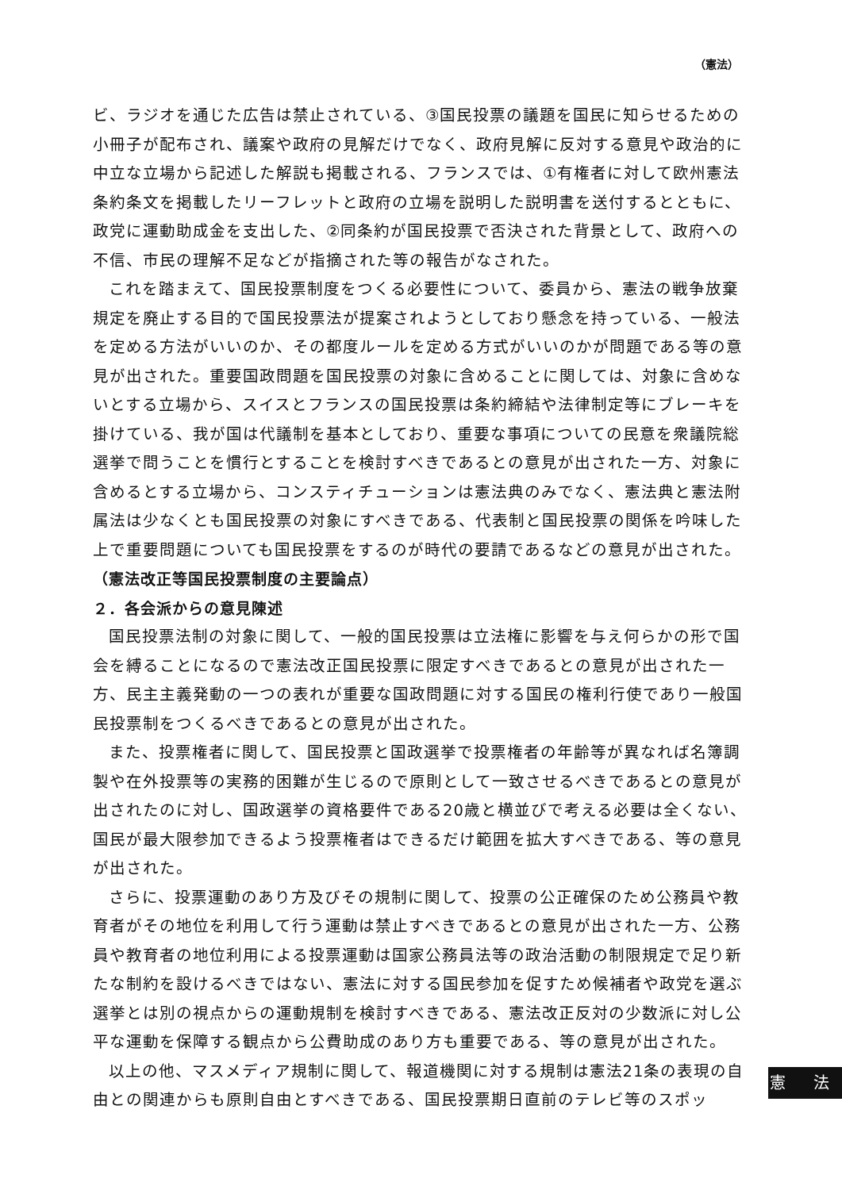（憲法）
ビ、ラジオを通じた広告は禁止されている、③国民投票の議題を国民に知らせるための小冊子が配布され、議案や政府の見解だけでなく、政府見解に反対する意見や政治的に中立な立場から記述した解説も掲載される、フランスでは、①有権者に対して欧州憲法条約条文を掲載したリーフレットと政府の立場を説明した説明書を送付するとともに、政党に運動助成金を支出した、②同条約が国民投票で否決された背景として、政府への不信、市民の理解不足などが指摘された等の報告がなされた。
これを踏まえて、国民投票制度をつくる必要性について、委員から、憲法の戦争放棄規定を廃止する目的で国民投票法が提案されようとしており懸念を持っている、一般法を定める方法がいいのか、その都度ルールを定める方式がいいのかが問題である等の意見が出された。重要国政問題を国民投票の対象に含めることに関しては、対象に含めないとする立場から、スイスとフランスの国民投票は条約締結や法律制定等にブレーキを掛けている、我が国は代議制を基本としており、重要な事項についての民意を衆議院総選挙で問うことを慣行とすることを検討すべきであるとの意見が出された一方、対象に含めるとする立場から、コンスティチューションは憲法典のみでなく、憲法典と憲法附属法は少なくとも国民投票の対象にすべきである、代表制と国民投票の関係を吟味した上で重要問題についても国民投票をするのが時代の要請であるなどの意見が出された。
（憲法改正等国民投票制度の主要論点）
２．各会派からの意見陳述
国民投票法制の対象に関して、一般的国民投票は立法権に影響を与え何らかの形で国会を縛ることになるので憲法改正国民投票に限定すべきであるとの意見が出された一方、民主主義発動の一つの表れが重要な国政問題に対する国民の権利行使であり一般国民投票制をつくるべきであるとの意見が出された。
また、投票権者に関して、国民投票と国政選挙で投票権者の年齢等が異なれば名簿調製や在外投票等の実務的困難が生じるので原則として一致させるべきであるとの意見が出されたのに対し、国政選挙の資格要件である20歳と横並びで考える必要は全くない、国民が最大限参加できるよう投票権者はできるだけ範囲を拡大すべきである、等の意見が出された。
さらに、投票運動のあり方及びその規制に関して、投票の公正確保のため公務員や教育者がその地位を利用して行う運動は禁止すべきであるとの意見が出された一方、公務員や教育者の地位利用による投票運動は国家公務員法等の政治活動の制限規定で足り新たな制約を設けるべきではない、憲法に対する国民参加を促すため候補者や政党を選ぶ選挙とは別の視点からの運動規制を検討すべきである、憲法改正反対の少数派に対し公平な運動を保障する観点から公費助成のあり方も重要である、等の意見が出された。
以上の他、マスメディア規制に関して、報道機関に対する規制は憲法21条の表現の自由との関連からも原則自由とすべきである、国民投票期日直前のテレビ等のスポッ
憲 法